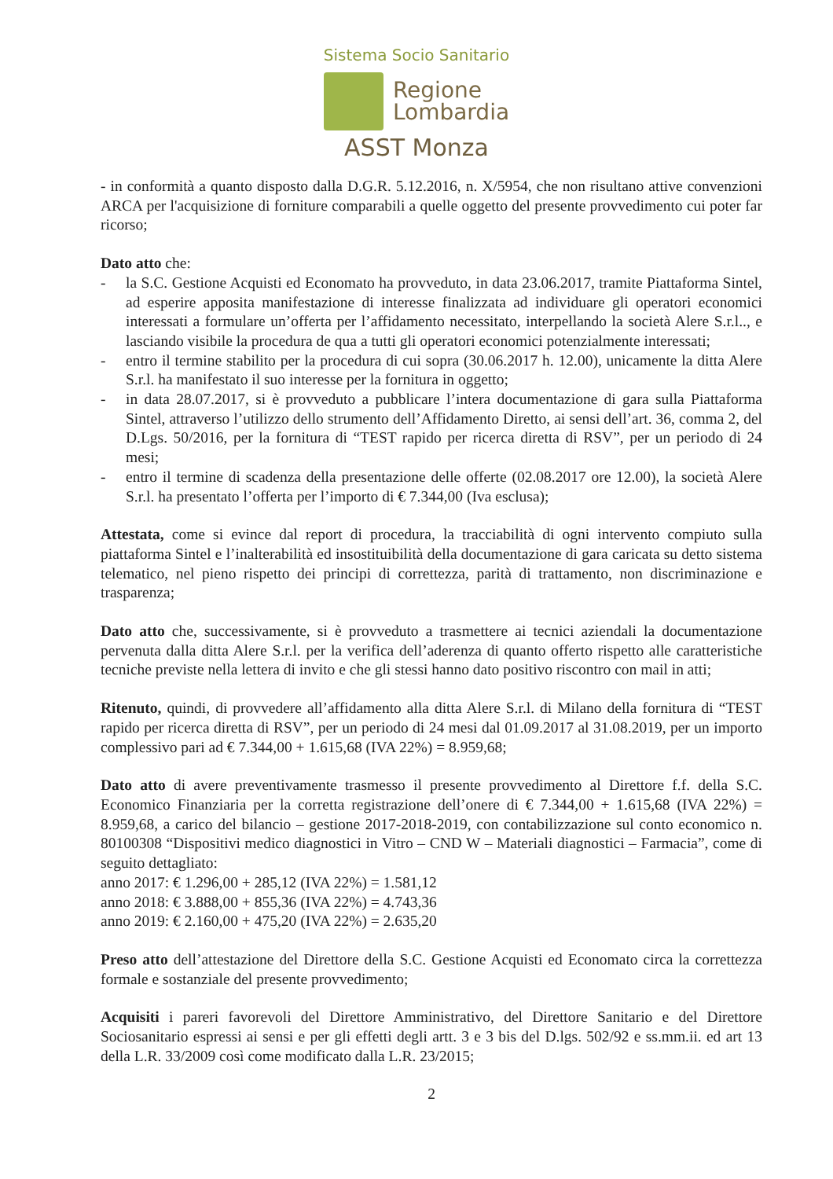Sistema Socio Sanitario
Regione
Lombardia
ASST Monza
- in conformità a quanto disposto dalla D.G.R. 5.12.2016, n. X/5954, che non risultano attive convenzioni ARCA per l'acquisizione di forniture comparabili a quelle oggetto del presente provvedimento cui poter far ricorso;
Dato atto che:
- la S.C. Gestione Acquisti ed Economato ha provveduto, in data 23.06.2017, tramite Piattaforma Sintel, ad esperire apposita manifestazione di interesse finalizzata ad individuare gli operatori economici interessati a formulare un’offerta per l’affidamento necessitato, interpellando la società Alere S.r.l.., e lasciando visibile la procedura de qua a tutti gli operatori economici potenzialmente interessati;
- entro il termine stabilito per la procedura di cui sopra (30.06.2017 h. 12.00), unicamente la ditta Alere S.r.l. ha manifestato il suo interesse per la fornitura in oggetto;
- in data 28.07.2017, si è provveduto a pubblicare l’intera documentazione di gara sulla Piattaforma Sintel, attraverso l’utilizzo dello strumento dell’Affidamento Diretto, ai sensi dell’art. 36, comma 2, del D.Lgs. 50/2016, per la fornitura di “TEST rapido per ricerca diretta di RSV”, per un periodo di 24 mesi;
- entro il termine di scadenza della presentazione delle offerte (02.08.2017 ore 12.00), la società Alere S.r.l. ha presentato l’offerta per l’importo di € 7.344,00 (Iva esclusa);
Attestata, come si evince dal report di procedura, la tracciabilità di ogni intervento compiuto sulla piattaforma Sintel e l’inalterabilità ed insostituibilità della documentazione di gara caricata su detto sistema telematico, nel pieno rispetto dei principi di correttezza, parità di trattamento, non discriminazione e trasparenza;
Dato atto che, successivamente, si è provveduto a trasmettere ai tecnici aziendali la documentazione pervenuta dalla ditta Alere S.r.l. per la verifica dell’aderenza di quanto offerto rispetto alle caratteristiche tecniche previste nella lettera di invito e che gli stessi hanno dato positivo riscontro con mail in atti;
Ritenuto, quindi, di provvedere all’affidamento alla ditta Alere S.r.l. di Milano della fornitura di “TEST rapido per ricerca diretta di RSV”, per un periodo di 24 mesi dal 01.09.2017 al 31.08.2019, per un importo complessivo pari ad € 7.344,00 + 1.615,68 (IVA 22%) = 8.959,68;
Dato atto di avere preventivamente trasmesso il presente provvedimento al Direttore f.f. della S.C. Economico Finanziaria per la corretta registrazione dell’onere di € 7.344,00 + 1.615,68 (IVA 22%) = 8.959,68, a carico del bilancio – gestione 2017-2018-2019, con contabilizzazione sul conto economico n. 80100308 “Dispositivi medico diagnostici in Vitro – CND W – Materiali diagnostici – Farmacia”, come di seguito dettagliato:
anno 2017: € 1.296,00 + 285,12 (IVA 22%) = 1.581,12
anno 2018: € 3.888,00 + 855,36 (IVA 22%) = 4.743,36
anno 2019: € 2.160,00 + 475,20 (IVA 22%) = 2.635,20
Preso atto dell’attestazione del Direttore della S.C. Gestione Acquisti ed Economato circa la correttezza formale e sostanziale del presente provvedimento;
Acquisiti i pareri favorevoli del Direttore Amministrativo, del Direttore Sanitario e del Direttore Sociosanitario espressi ai sensi e per gli effetti degli artt. 3 e 3 bis del D.lgs. 502/92 e ss.mm.ii. ed art 13 della L.R. 33/2009 così come modificato dalla L.R. 23/2015;
2